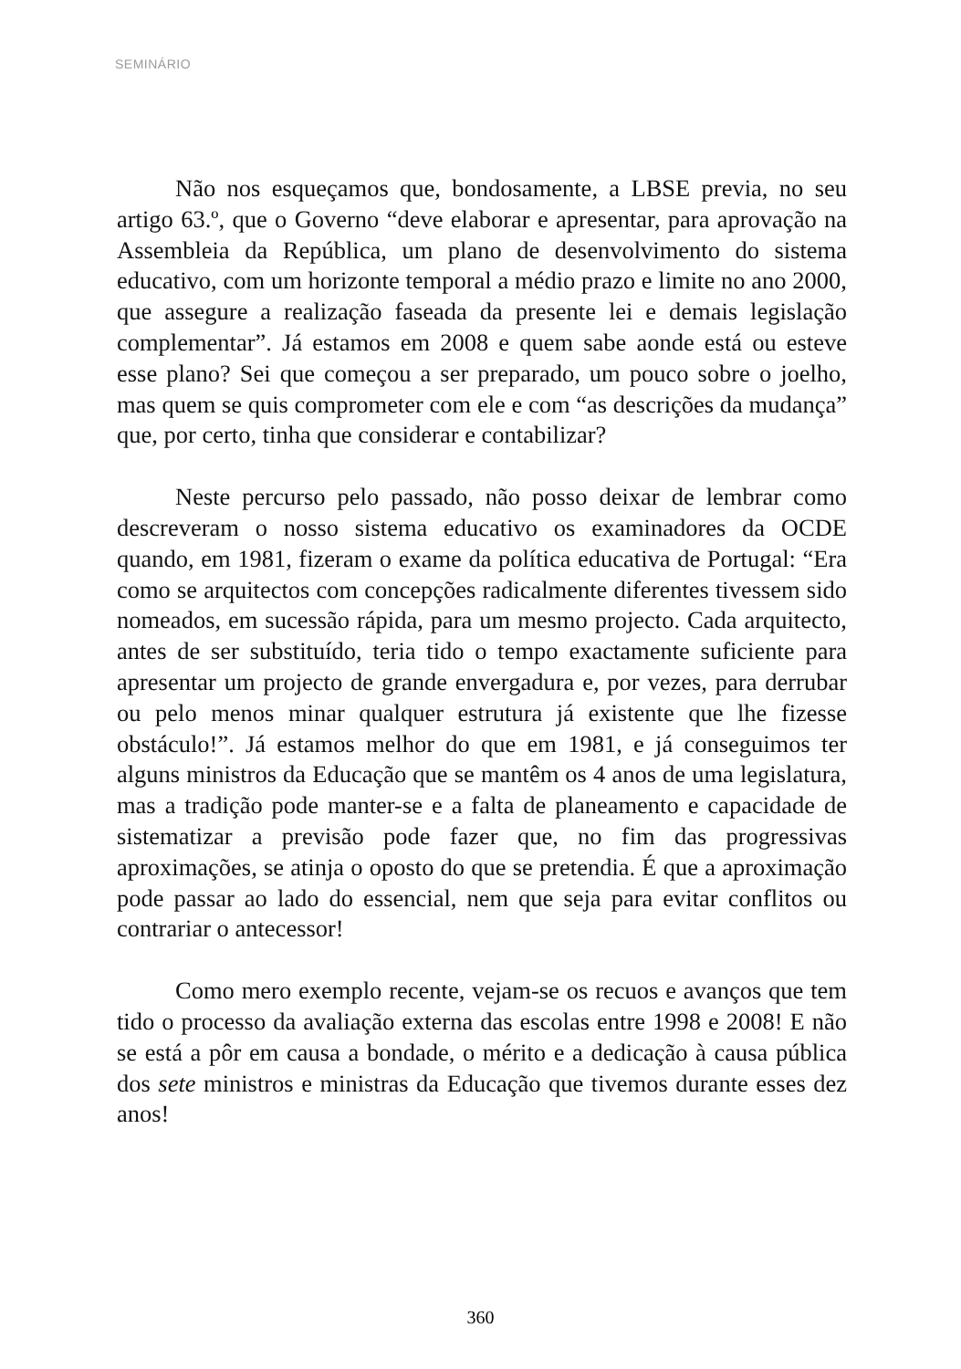SEMINÁRIO
Não nos esqueçamos que, bondosamente, a LBSE previa, no seu artigo 63.º, que o Governo “deve elaborar e apresentar, para aprovação na Assembleia da República, um plano de desenvolvimento do sistema educativo, com um horizonte temporal a médio prazo e limite no ano 2000, que assegure a realização faseada da presente lei e demais legislação complementar”. Já estamos em 2008 e quem sabe aonde está ou esteve esse plano? Sei que começou a ser preparado, um pouco sobre o joelho, mas quem se quis comprometer com ele e com “as descrições da mudança” que, por certo, tinha que considerar e contabilizar?
Neste percurso pelo passado, não posso deixar de lembrar como descreveram o nosso sistema educativo os examinadores da OCDE quando, em 1981, fizeram o exame da política educativa de Portugal: “Era como se arquitectos com concepções radicalmente diferentes tivessem sido nomeados, em sucessão rápida, para um mesmo projecto. Cada arquitecto, antes de ser substituído, teria tido o tempo exactamente suficiente para apresentar um projecto de grande envergadura e, por vezes, para derrubar ou pelo menos minar qualquer estrutura já existente que lhe fizesse obstáculo!”. Já estamos melhor do que em 1981, e já conseguimos ter alguns ministros da Educação que se mantêm os 4 anos de uma legislatura, mas a tradição pode manter-se e a falta de planeamento e capacidade de sistematizar a previsão pode fazer que, no fim das progressivas aproximações, se atinja o oposto do que se pretendia. É que a aproximação pode passar ao lado do essencial, nem que seja para evitar conflitos ou contrariar o antecessor!
Como mero exemplo recente, vejam-se os recuos e avanços que tem tido o processo da avaliação externa das escolas entre 1998 e 2008! E não se está a pôr em causa a bondade, o mérito e a dedicação à causa pública dos sete ministros e ministras da Educação que tivemos durante esses dez anos!
360